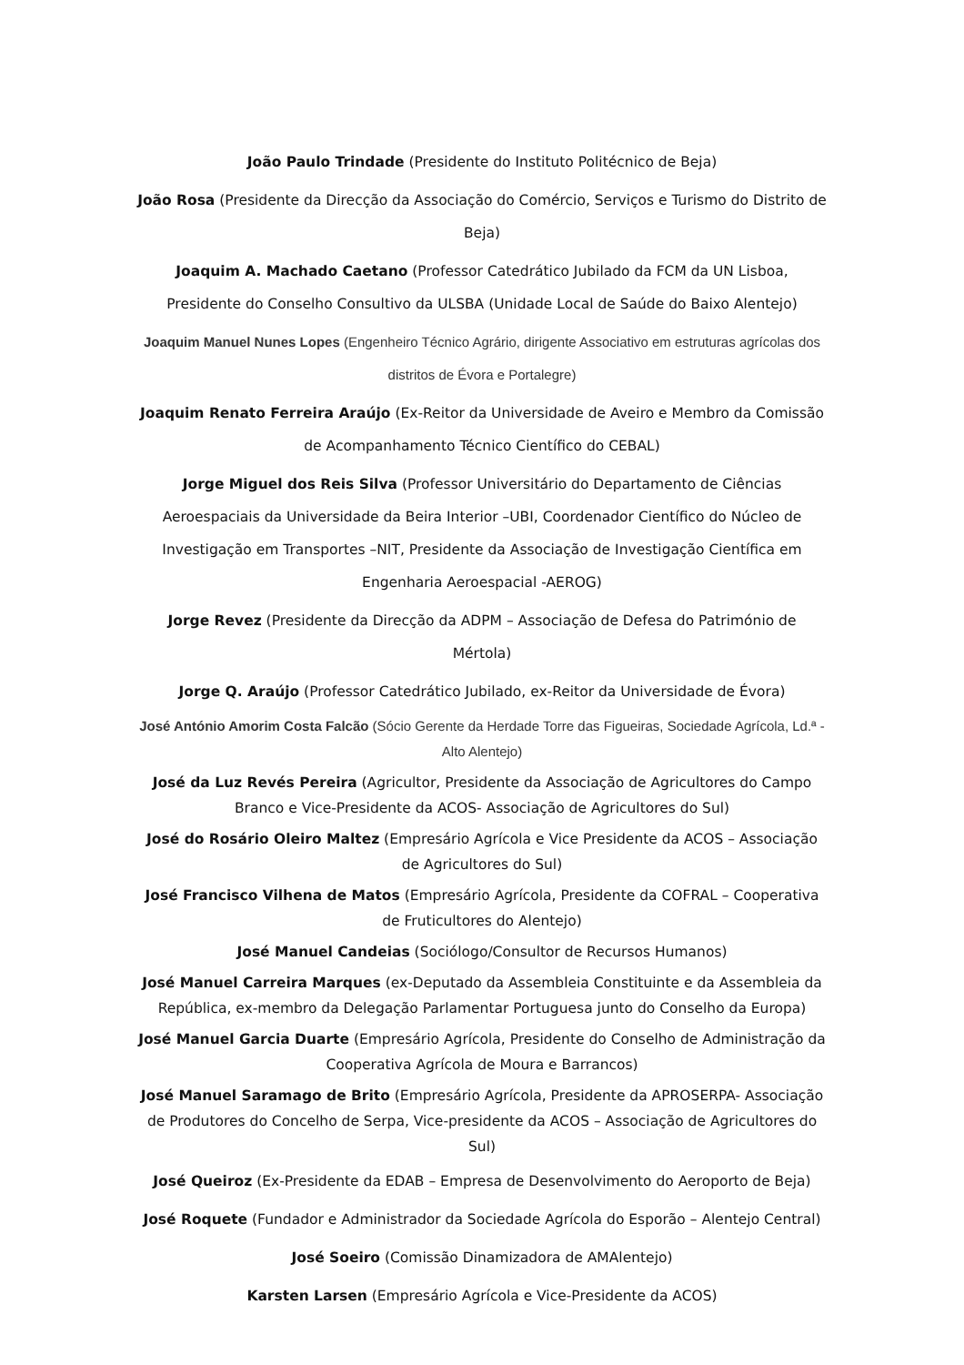João Paulo Trindade (Presidente do Instituto Politécnico de Beja)
João Rosa (Presidente da Direcção da Associação do Comércio, Serviços e Turismo do Distrito de Beja)
Joaquim A. Machado Caetano (Professor Catedrático Jubilado da FCM da UN Lisboa, Presidente do Conselho Consultivo da ULSBA (Unidade Local de Saúde do Baixo Alentejo)
Joaquim Manuel Nunes Lopes (Engenheiro Técnico Agrário, dirigente Associativo em estruturas agrícolas dos distritos de Évora e Portalegre)
Joaquim Renato Ferreira Araújo (Ex-Reitor da Universidade de Aveiro e Membro da Comissão de Acompanhamento Técnico Científico do CEBAL)
Jorge Miguel dos Reis Silva (Professor Universitário do Departamento de Ciências Aeroespaciais da Universidade da Beira Interior –UBI, Coordenador Científico do Núcleo de Investigação em Transportes –NIT, Presidente da Associação de Investigação Científica em Engenharia Aeroespacial -AEROG)
Jorge Revez (Presidente da Direcção da ADPM – Associação de Defesa do Património de Mértola)
Jorge Q. Araújo (Professor Catedrático Jubilado, ex-Reitor da Universidade de Évora)
José António Amorim Costa Falcão (Sócio Gerente da Herdade Torre das Figueiras, Sociedade Agrícola, Ld.ª - Alto Alentejo)
José da Luz Revés Pereira (Agricultor, Presidente da Associação de Agricultores do Campo Branco e Vice-Presidente da ACOS- Associação de Agricultores do Sul)
José do Rosário Oleiro Maltez (Empresário Agrícola e Vice Presidente da ACOS – Associação de Agricultores do Sul)
José Francisco Vilhena de Matos (Empresário Agrícola, Presidente da COFRAL – Cooperativa de Fruticultores do Alentejo)
José Manuel Candeias (Sociólogo/Consultor de Recursos Humanos)
José Manuel Carreira Marques (ex-Deputado da Assembleia Constituinte e da Assembleia da República, ex-membro da Delegação Parlamentar Portuguesa junto do Conselho da Europa)
José Manuel Garcia Duarte (Empresário Agrícola, Presidente do Conselho de Administração da Cooperativa Agrícola de Moura e Barrancos)
José Manuel Saramago de Brito (Empresário Agrícola, Presidente da APROSERPA- Associação de Produtores do Concelho de Serpa, Vice-presidente da ACOS – Associação de Agricultores do Sul)
José Queiroz (Ex-Presidente da EDAB – Empresa de Desenvolvimento do Aeroporto de Beja)
José Roquete (Fundador e Administrador da Sociedade Agrícola do Esporão – Alentejo Central)
José Soeiro (Comissão Dinamizadora de AMAlentejo)
Karsten Larsen (Empresário Agrícola e Vice-Presidente da ACOS)